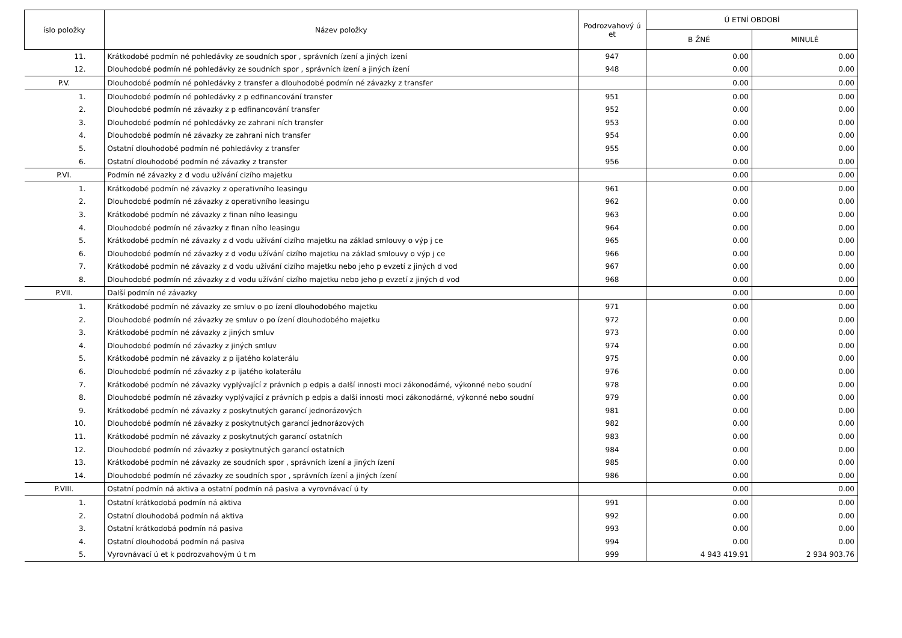| íslo položky | Název položky | Podrozvahový ú et | Ú ETNÍ OBDOBÍ | |
| --- | --- | --- | --- | --- |
| | | | B ŽNÉ | MINULÉ |
| 11. | Krátkodobé podmín né pohledávky ze soudních spor , správních ízení a jiných ízení | 947 | 0.00 | 0.00 |
| 12. | Dlouhodobé podmín né pohledávky ze soudních spor , správních ízení a jiných ízení | 948 | 0.00 | 0.00 |
| P.V. | Dlouhodobé podmín né pohledávky z transfer a dlouhodobé podmín né závazky z transfer | | 0.00 | 0.00 |
| 1. | Dlouhodobé podmín né pohledávky z p edfinancování transfer | 951 | 0.00 | 0.00 |
| 2. | Dlouhodobé podmín né závazky z p edfinancování transfer | 952 | 0.00 | 0.00 |
| 3. | Dlouhodobé podmín né pohledávky ze zahrani ních transfer | 953 | 0.00 | 0.00 |
| 4. | Dlouhodobé podmín né závazky ze zahrani ních transfer | 954 | 0.00 | 0.00 |
| 5. | Ostatní dlouhodobé podmín né pohledávky z transfer | 955 | 0.00 | 0.00 |
| 6. | Ostatní dlouhodobé podmín né závazky z transfer | 956 | 0.00 | 0.00 |
| P.VI. | Podmín né závazky z d vodu užívání cizího majetku | | 0.00 | 0.00 |
| 1. | Krátkodobé podmín né závazky z operativního leasingu | 961 | 0.00 | 0.00 |
| 2. | Dlouhodobé podmín né závazky z operativního leasingu | 962 | 0.00 | 0.00 |
| 3. | Krátkodobé podmín né závazky z finan ního leasingu | 963 | 0.00 | 0.00 |
| 4. | Dlouhodobé podmín né závazky z finan ního leasingu | 964 | 0.00 | 0.00 |
| 5. | Krátkodobé podmín né závazky z d vodu užívání cizího majetku na základ smlouvy o výp j ce | 965 | 0.00 | 0.00 |
| 6. | Dlouhodobé podmín né závazky z d vodu užívání cizího majetku na základ smlouvy o výp j ce | 966 | 0.00 | 0.00 |
| 7. | Krátkodobé podmín né závazky z d vodu užívání cizího majetku nebo jeho p evzetí z jiných d vod | 967 | 0.00 | 0.00 |
| 8. | Dlouhodobé podmín né závazky z d vodu užívání cizího majetku nebo jeho p evzetí z jiných d vod | 968 | 0.00 | 0.00 |
| P.VII. | Další podmín né závazky | | 0.00 | 0.00 |
| 1. | Krátkodobé podmín né závazky ze smluv o po ízení dlouhodobého majetku | 971 | 0.00 | 0.00 |
| 2. | Dlouhodobé podmín né závazky ze smluv o po ízení dlouhodobého majetku | 972 | 0.00 | 0.00 |
| 3. | Krátkodobé podmín né závazky z jiných smluv | 973 | 0.00 | 0.00 |
| 4. | Dlouhodobé podmín né závazky z jiných smluv | 974 | 0.00 | 0.00 |
| 5. | Krátkodobé podmín né závazky z p ijatého kolaterálu | 975 | 0.00 | 0.00 |
| 6. | Dlouhodobé podmín né závazky z p ijatého kolaterálu | 976 | 0.00 | 0.00 |
| 7. | Krátkodobé podmín né závazky vyplývající z právních p edpis a další innosti moci zákonodárné, výkonné nebo soudní | 978 | 0.00 | 0.00 |
| 8. | Dlouhodobé podmín né závazky vyplývající z právních p edpis a další innosti moci zákonodárné, výkonné nebo soudní | 979 | 0.00 | 0.00 |
| 9. | Krátkodobé podmín né závazky z poskytnutých garancí jednorázových | 981 | 0.00 | 0.00 |
| 10. | Dlouhodobé podmín né závazky z poskytnutých garancí jednorázových | 982 | 0.00 | 0.00 |
| 11. | Krátkodobé podmín né závazky z poskytnutých garancí ostatních | 983 | 0.00 | 0.00 |
| 12. | Dlouhodobé podmín né závazky z poskytnutých garancí ostatních | 984 | 0.00 | 0.00 |
| 13. | Krátkodobé podmín né závazky ze soudních spor , správních ízení a jiných ízení | 985 | 0.00 | 0.00 |
| 14. | Dlouhodobé podmín né závazky ze soudních spor , správních ízení a jiných ízení | 986 | 0.00 | 0.00 |
| P.VIII. | Ostatní podmín ná aktiva a ostatní podmín ná pasiva a vyrovnávací ú ty | | 0.00 | 0.00 |
| 1. | Ostatní krátkodobá podmín ná aktiva | 991 | 0.00 | 0.00 |
| 2. | Ostatní dlouhodobá podmín ná aktiva | 992 | 0.00 | 0.00 |
| 3. | Ostatní krátkodobá podmín ná pasiva | 993 | 0.00 | 0.00 |
| 4. | Ostatní dlouhodobá podmín ná pasiva | 994 | 0.00 | 0.00 |
| 5. | Vyrovnávací ú et k podrozvahovým ú t m | 999 | 4 943 419.91 | 2 934 903.76 |